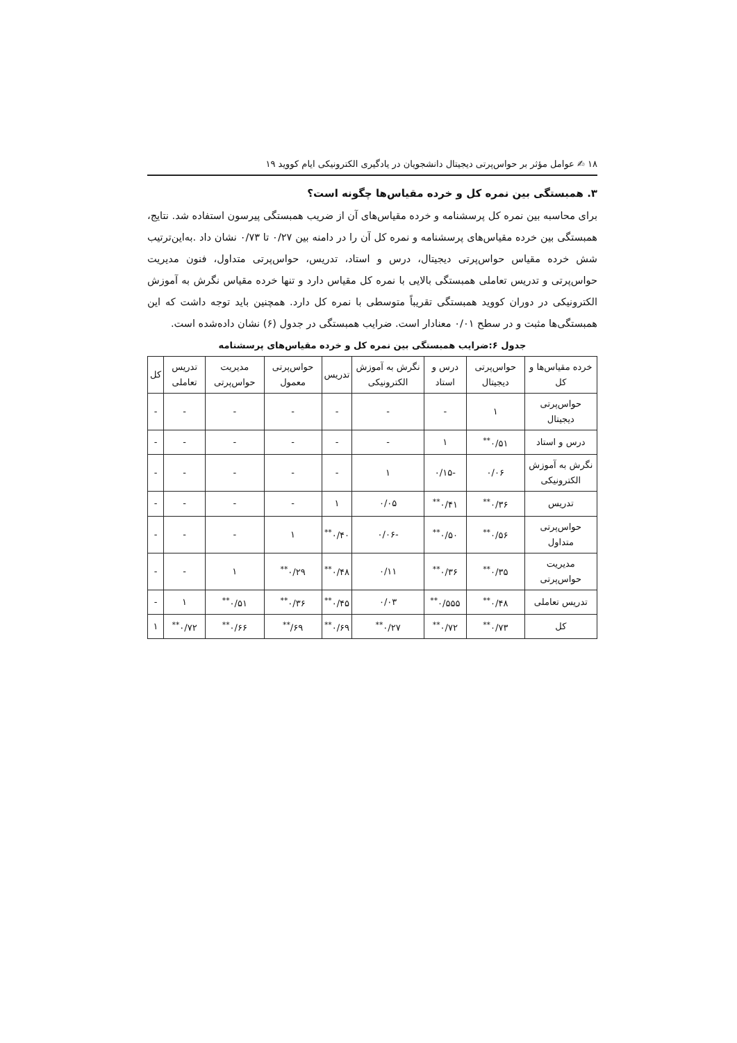۱۸ ✍ عوامل مؤثر بر حواس‌پرتی دیجیتال دانشجویان در یادگیری الکترونیکی ایام کووید ۱۹
۳. همبستگی بین نمره کل و خرده مقیاس‌ها چگونه است؟
برای محاسبه بین نمره کل پرسشنامه و خرده مقیاس‌های آن از ضریب همبستگی پیرسون استفاده شد. نتایج، همبستگی بین خرده مقیاس‌های پرسشنامه و نمره کل آن را در دامنه بین ۰/۲۷ تا ۰/۷۳ نشان داد .به‌این‌ترتیب شش خرده مقیاس حواس‌پرتی دیجیتال، درس و استاد، تدریس، حواس‌پرتی متداول، فنون مدیریت حواس‌پرتی و تدریس تعاملی همبستگی بالایی با نمره کل مقیاس دارد و تنها خرده مقیاس نگرش به آموزش الکترونیکی در دوران کووید همبستگی تقریباً متوسطی با نمره کل دارد. همچنین باید توجه داشت که این همبستگی‌ها مثبت و در سطح ۰/۰۱ معنادار است. ضرایب همبستگی در جدول (۶) نشان داده‌شده است.
جدول ۶:ضرایب همبستگی بین نمره کل و خرده مقیاس‌های پرسشنامه
| خرده مقیاس‌ها و کل | حواس‌پرتی دیجیتال | درس و استاد | نگرش به آموزش الکترونیکی | تدریس | حواس‌پرتی معمول | مدیریت حواس‌پرتی | تدریس تعاملی | کل |
| --- | --- | --- | --- | --- | --- | --- | --- | --- |
| حواس‌پرتی دیجیتال | ۱ | - | - | - | - | - | - | - |
| درس و استاد | ۰/۵۱<sup>**</sup> | ۱ | - | - | - | - | - | - |
| نگرش به آموزش الکترونیکی | ۰/۰۶ | -۰/۱۵ | ۱ | - | - | - | - | - |
| تدریس | ۰/۳۶<sup>**</sup> | ۰/۴۱<sup>**</sup> | ۰/۰۵ | ۱ | - | - | - | - |
| حواس‌پرتی متداول | ۰/۵۶<sup>**</sup> | ۰/۵۰<sup>**</sup> | -۰/۰۶ | ۰/۴۰<sup>**</sup> | ۱ | - | - | - |
| مدیریت حواس‌پرتی | ۰/۳۵<sup>**</sup> | ۰/۳۶<sup>**</sup> | ۰/۱۱ | ۰/۴۸<sup>**</sup> | ۰/۲۹<sup>**</sup> | ۱ | - | - |
| تدریس تعاملی | ۰/۴۸<sup>**</sup> | ۰/۵۵۵<sup>**</sup> | ۰/۰۳ | ۰/۴۵<sup>**</sup> | ۰/۳۶<sup>**</sup> | ۰/۵۱<sup>**</sup> | ۱ | - |
| کل | ۰/۷۳<sup>**</sup> | ۰/۷۲<sup>**</sup> | ۰/۲۷<sup>**</sup> | ۰/۶۹<sup>**</sup> | ۶۹/<sup>**</sup> | ۰/۶۶<sup>**</sup> | ۰/۷۲<sup>**</sup> | ۱ |